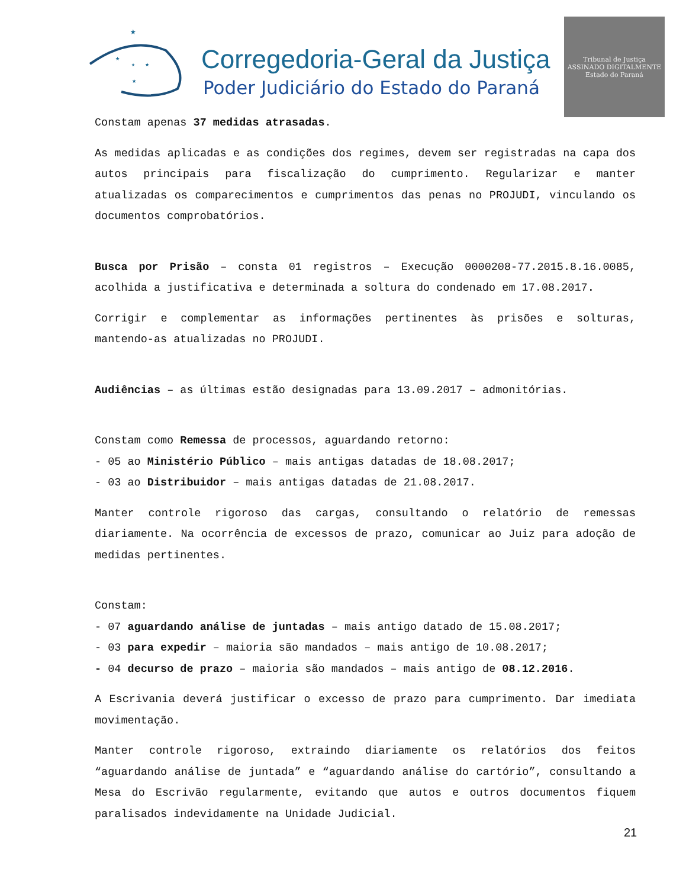★
★
★
★
★
Corregedoria-Geral da Justiça
Poder Judiciário do Estado do Paraná
Tribunal de Justiça
ASSINADO DIGITALMENTE
Estado do Paraná
Constam apenas 37 medidas atrasadas.
As medidas aplicadas e as condições dos regimes, devem ser registradas na capa dos autos principais para fiscalização do cumprimento. Regularizar e manter atualizadas os comparecimentos e cumprimentos das penas no PROJUDI, vinculando os documentos comprobatórios.
Busca por Prisão – consta 01 registros – Execução 0000208-77.2015.8.16.0085, acolhida a justificativa e determinada a soltura do condenado em 17.08.2017.
Corrigir e complementar as informações pertinentes às prisões e solturas, mantendo-as atualizadas no PROJUDI.
Audiências – as últimas estão designadas para 13.09.2017 – admonitórias.
Constam como Remessa de processos, aguardando retorno:
- 05 ao Ministério Público – mais antigas datadas de 18.08.2017;
- 03 ao Distribuidor – mais antigas datadas de 21.08.2017.
Manter controle rigoroso das cargas, consultando o relatório de remessas diariamente. Na ocorrência de excessos de prazo, comunicar ao Juiz para adoção de medidas pertinentes.
Constam:
- 07 aguardando análise de juntadas – mais antigo datado de 15.08.2017;
- 03 para expedir – maioria são mandados – mais antigo de 10.08.2017;
- 04 decurso de prazo – maioria são mandados – mais antigo de 08.12.2016.
A Escrivania deverá justificar o excesso de prazo para cumprimento. Dar imediata movimentação.
Manter controle rigoroso, extraindo diariamente os relatórios dos feitos “aguardando análise de juntada” e “aguardando análise do cartório”, consultando a Mesa do Escrivão regularmente, evitando que autos e outros documentos fiquem paralisados indevidamente na Unidade Judicial.
21